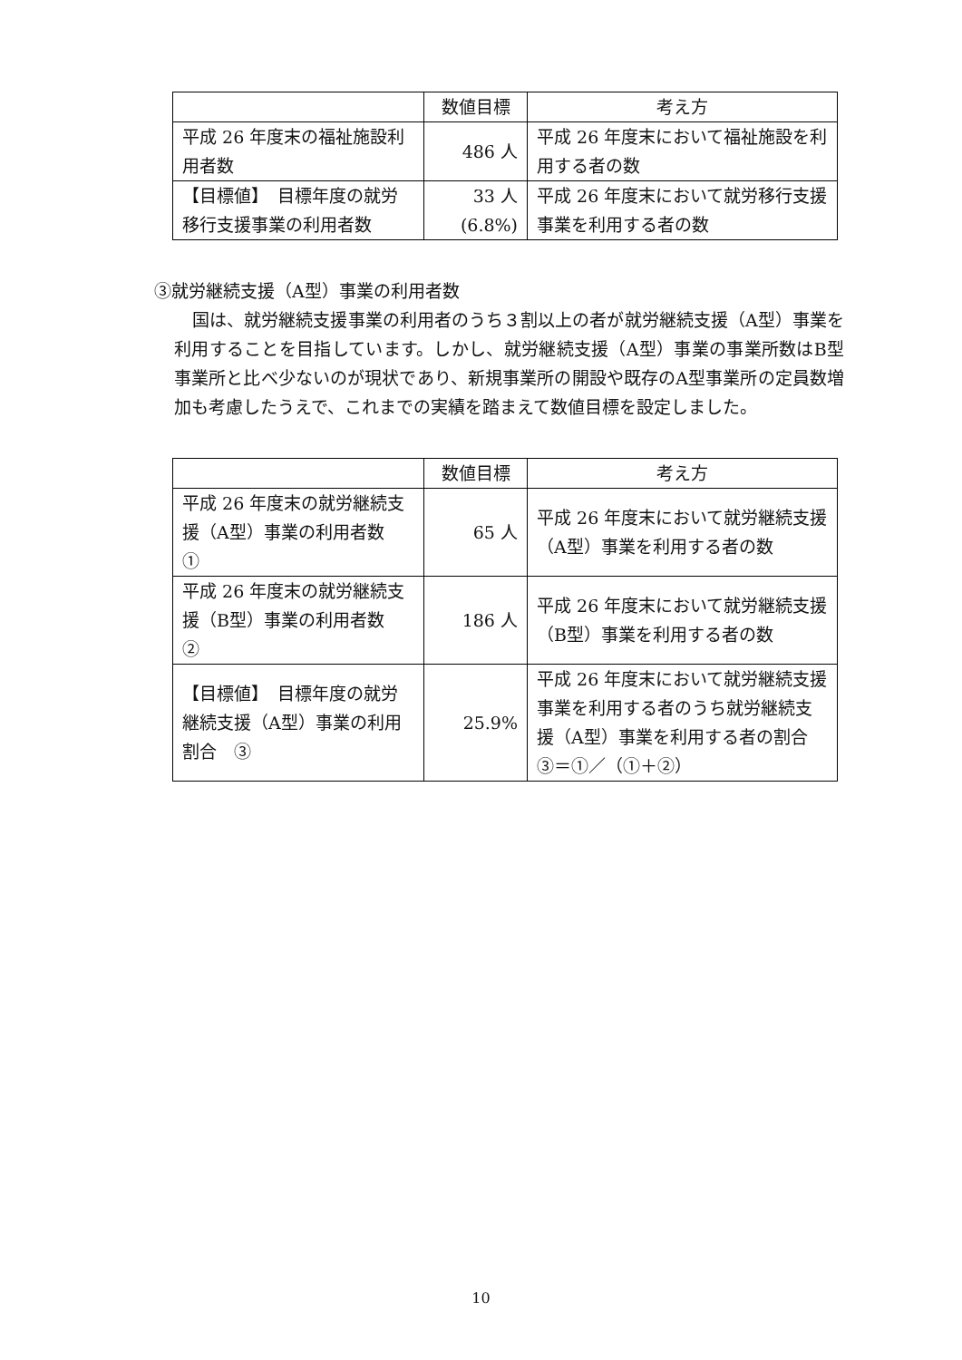| | 数値目標 | 考え方 |
| --- | --- | --- |
| 平成 26 年度末の福祉施設利用者数 | 486 人 | 平成 26 年度末において福祉施設を利用する者の数 |
| 【目標値】 目標年度の就労移行支援事業の利用者数 | 33 人 (6.8%) | 平成 26 年度末において就労移行支援事業を利用する者の数 |
③就労継続支援（A型）事業の利用者数
国は、就労継続支援事業の利用者のうち３割以上の者が就労継続支援（A型）事業を利用することを目指しています。しかし、就労継続支援（A型）事業の事業所数はB型事業所と比べ少ないのが現状であり、新規事業所の開設や既存のA型事業所の定員数増加も考慮したうえで、これまでの実績を踏まえて数値目標を設定しました。
| | 数値目標 | 考え方 |
| --- | --- | --- |
| 平成 26 年度末の就労継続支援（A型）事業の利用者数 ① | 65 人 | 平成 26 年度末において就労継続支援（A型）事業を利用する者の数 |
| 平成 26 年度末の就労継続支援（B型）事業の利用者数 ② | 186 人 | 平成 26 年度末において就労継続支援（B型）事業を利用する者の数 |
| 【目標値】 目標年度の就労継続支援（A型）事業の利用割合 ③ | 25.9% | 平成 26 年度末において就労継続支援事業を利用する者のうち就労継続支援（A型）事業を利用する者の割合 ③＝①／（①＋②） |
10